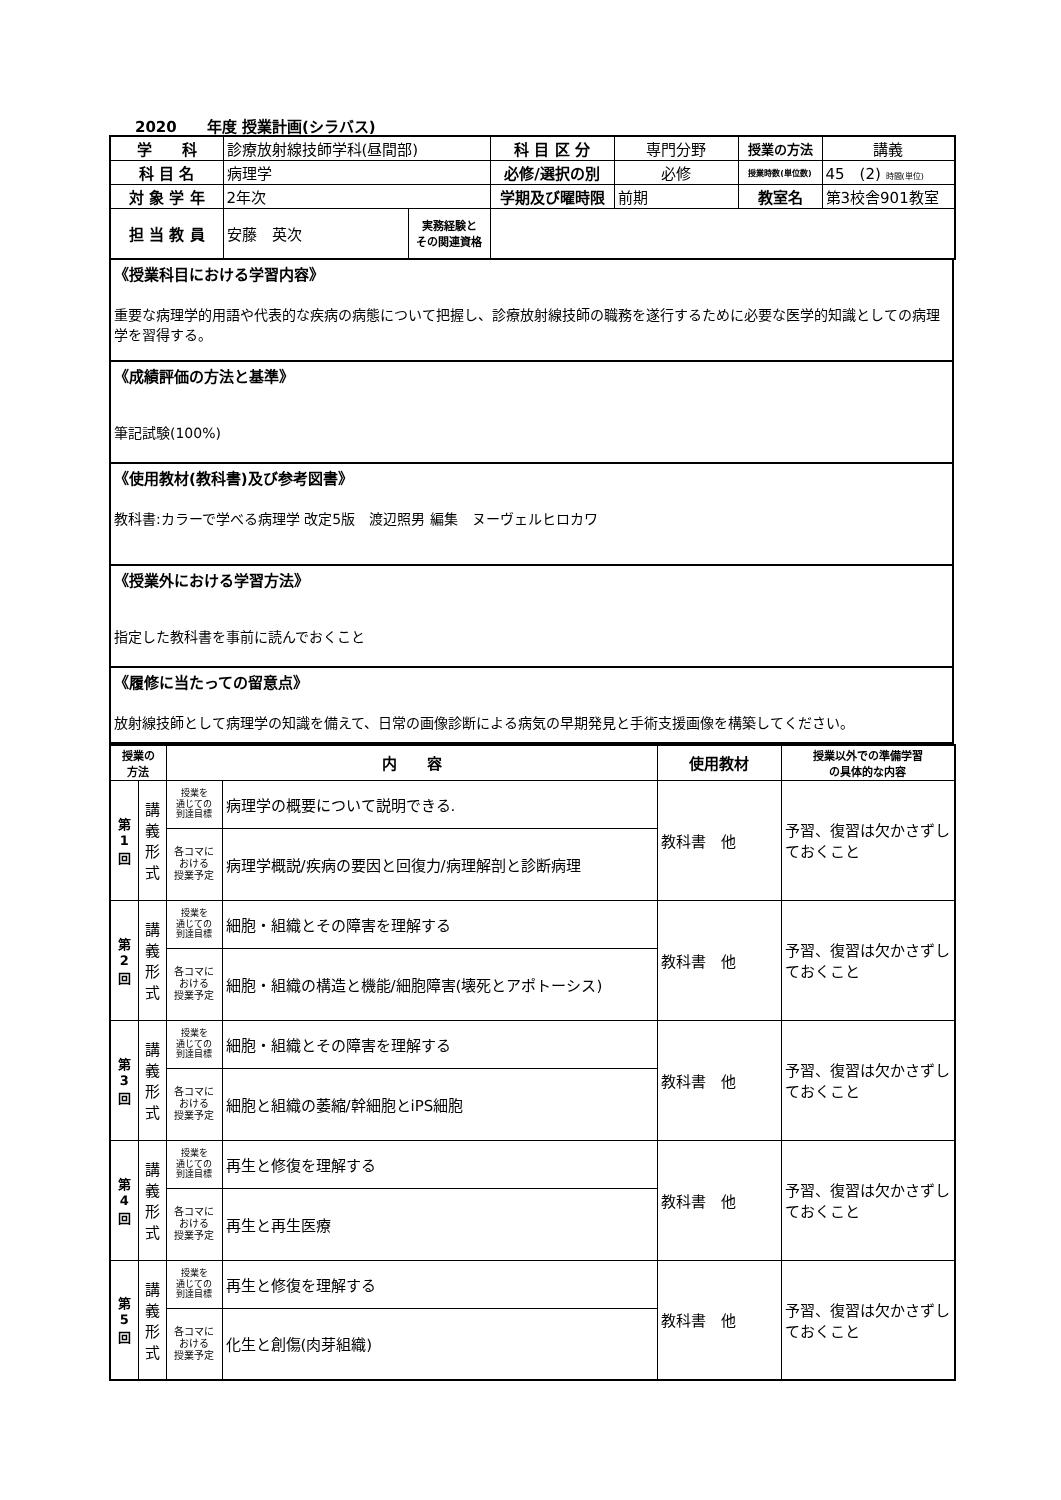2020　　年度 授業計画(シラバス)
| 学 科 | 診療放射線技師学科(昼間部) | | 科 目 区 分 | 専門分野 | 授業の方法 | 講義 |
| 科 目 名 | 病理学 | | 必修/選択の別 | 必修 | 授業時数(単位数) | 45 (2) 時間(単位) |
| 対 象 学 年 | 2年次 | | 学期及び曜時限 | 前期 | 教室名 | 第3校舎901教室 |
| 担 当 教 員 | 安藤 英次 | 実務経験と その関連資格 | | | | |
《授業科目における学習内容》
重要な病理学的用語や代表的な疾病の病態について把握し、診療放射線技師の職務を遂行するために必要な医学的知識としての病理学を習得する。
《成績評価の方法と基準》
筆記試験(100%)
《使用教材(教科書)及び参考図書》
教科書:カラーで学べる病理学 改定5版　渡辺照男 編集　ヌーヴェルヒロカワ
《授業外における学習方法》
指定した教科書を事前に読んでおくこと
《履修に当たっての留意点》
放射線技師として病理学の知識を備えて、日常の画像診断による病気の早期発見と手術支援画像を構築してください。
| 授業の 方法 | | 内 容 | | 使用教材 | 授業以外での準備学習 の具体的な内容 |
| --- | --- | --- | --- | --- | --- |
| 第 1 回 | 講 義 形 式 | 授業を 通じての 到達目標 | 病理学の概要について説明できる. | 教科書 他 | 予習、復習は欠かさずしておくこと |
| | | 各コマに おける 授業予定 | 病理学概説/疾病の要因と回復力/病理解剖と診断病理 | | |
| 第 2 回 | 講 義 形 式 | 授業を 通じての 到達目標 | 細胞・組織とその障害を理解する | 教科書 他 | 予習、復習は欠かさずしておくこと |
| | | 各コマに おける 授業予定 | 細胞・組織の構造と機能/細胞障害(壊死とアポトーシス) | | |
| 第 3 回 | 講 義 形 式 | 授業を 通じての 到達目標 | 細胞・組織とその障害を理解する | 教科書 他 | 予習、復習は欠かさずしておくこと |
| | | 各コマに おける 授業予定 | 細胞と組織の萎縮/幹細胞とiPS細胞 | | |
| 第 4 回 | 講 義 形 式 | 授業を 通じての 到達目標 | 再生と修復を理解する | 教科書 他 | 予習、復習は欠かさずしておくこと |
| | | 各コマに おける 授業予定 | 再生と再生医療 | | |
| 第 5 回 | 講 義 形 式 | 授業を 通じての 到達目標 | 再生と修復を理解する | 教科書 他 | 予習、復習は欠かさずしておくこと |
| | | 各コマに おける 授業予定 | 化生と創傷(肉芽組織) | | |